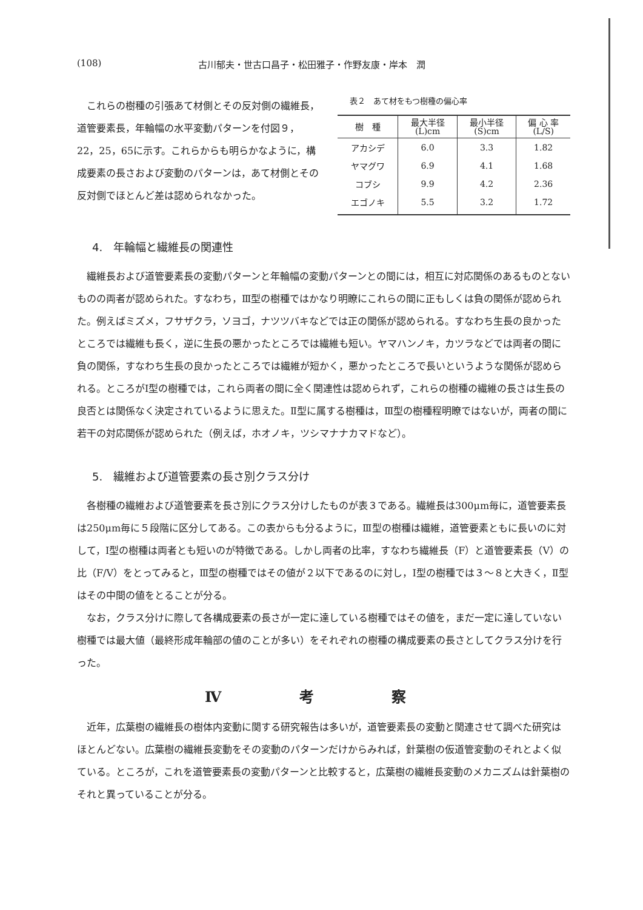(108) 古川郁夫・世古口昌子・松田雅子・作野友康・岸本　潤
これらの樹種の引張あて材側とその反対側の繊維長，道管要素長，年輪幅の水平変動パターンを付図９，22，25，65に示す。これらからも明らかなように，構成要素の長さおよび変動のパターンは，あて材側とその反対側でほとんど差は認められなかった。
表２　あて材をもつ樹種の偏心率
| 樹 種 | 最大半径 (L)cm | 最小半径 (S)cm | 偏 心 率 (L/S) |
| --- | --- | --- | --- |
| アカシデ | 6.0 | 3.3 | 1.82 |
| ヤマグワ | 6.9 | 4.1 | 1.68 |
| コブシ | 9.9 | 4.2 | 2.36 |
| エゴノキ | 5.5 | 3.2 | 1.72 |
4.　年輪幅と繊維長の関連性
繊維長および道管要素長の変動パターンと年輪幅の変動パターンとの間には，相互に対応関係のあるものとないものの両者が認められた。すなわち，Ⅲ型の樹種ではかなり明瞭にこれらの間に正もしくは負の関係が認められた。例えばミズメ，フサザクラ，ソヨゴ，ナツツバキなどでは正の関係が認められる。すなわち生長の良かったところでは繊維も長く，逆に生長の悪かったところでは繊維も短い。ヤマハンノキ，カツラなどでは両者の間に負の関係，すなわち生長の良かったところでは繊維が短かく，悪かったところで長いというような関係が認められる。ところがⅠ型の樹種では，これら両者の間に全く関連性は認められず，これらの樹種の繊維の長さは生長の良否とは関係なく決定されているように思えた。Ⅱ型に属する樹種は，Ⅲ型の樹種程明瞭ではないが，両者の間に若干の対応関係が認められた（例えば，ホオノキ，ツシマナナカマドなど）。
5.　繊維および道管要素の長さ別クラス分け
各樹種の繊維および道管要素を長さ別にクラス分けしたものが表３である。繊維長は300μm毎に，道管要素長は250μm毎に５段階に区分してある。この表からも分るように，Ⅲ型の樹種は繊維，道管要素ともに長いのに対して，Ⅰ型の樹種は両者とも短いのが特徴である。しかし両者の比率，すなわち繊維長（F）と道管要素長（V）の比（F/V）をとってみると，Ⅲ型の樹種ではその値が２以下であるのに対し，Ⅰ型の樹種では３～８と大きく，Ⅱ型はその中間の値をとることが分る。
なお，クラス分けに際して各構成要素の長さが一定に達している樹種ではその値を，まだ一定に達していない樹種では最大値（最終形成年輪部の値のことが多い）をそれぞれの樹種の構成要素の長さとしてクラス分けを行った。
Ⅳ 考 察
近年，広葉樹の繊維長の樹体内変動に関する研究報告は多いが，道管要素長の変動と関連させて調べた研究はほとんどない。広葉樹の繊維長変動をその変動のパターンだけからみれば，針葉樹の仮道管変動のそれとよく似ている。ところが，これを道管要素長の変動パターンと比較すると，広葉樹の繊維長変動のメカニズムは針葉樹のそれと異っていることが分る。